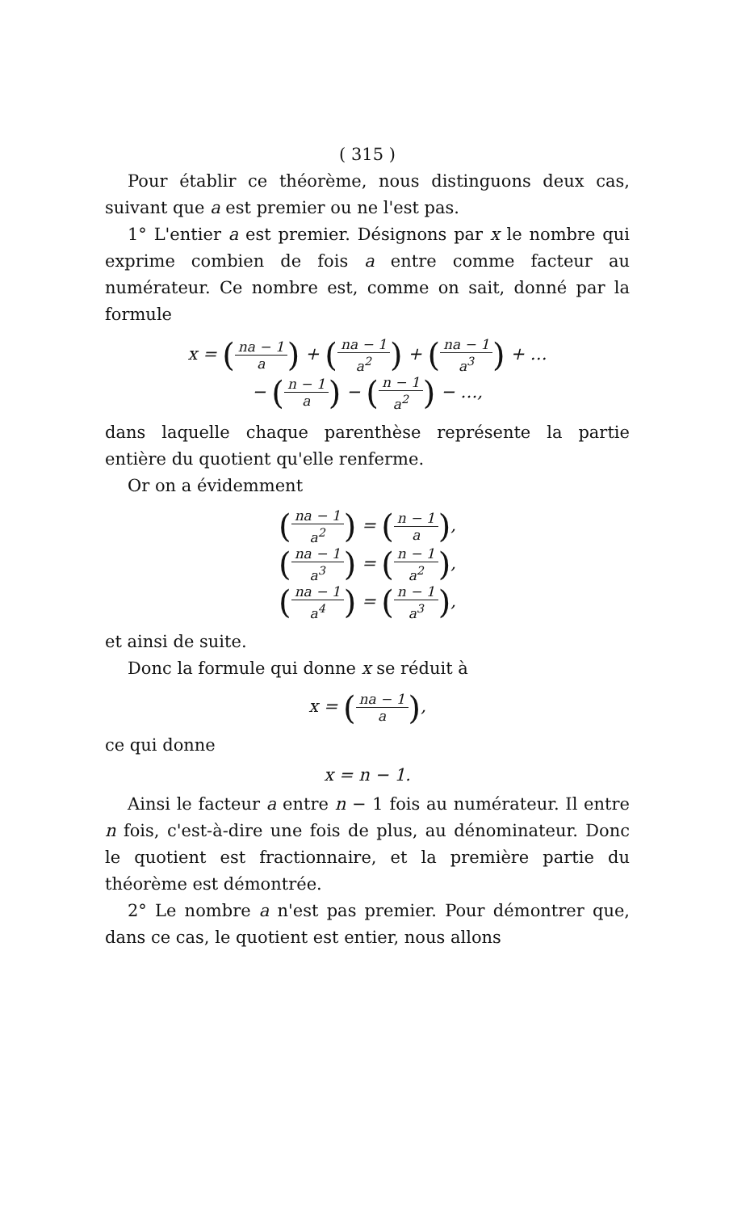( 315 )
Pour établir ce théorème, nous distinguons deux cas, suivant que a est premier ou ne l'est pas.
1° L'entier a est premier. Désignons par x le nombre qui exprime combien de fois a entre comme facteur au numérateur. Ce nombre est, comme on sait, donné par la formule
x = (na − 1 a) + (na − 1 a<sup>2</sup>) + (na − 1 a<sup>3</sup>) + …
− (n − 1 a) − (n − 1 a<sup>2</sup>) − …,
dans laquelle chaque parenthèse représente la partie entière du quotient qu'elle renferme.
Or on a évidemment
(na − 1 a<sup>2</sup>) = (n − 1 a),
(na − 1 a<sup>3</sup>) = (n − 1 a<sup>2</sup>),
(na − 1 a<sup>4</sup>) = (n − 1 a<sup>3</sup>),
et ainsi de suite.
Donc la formule qui donne x se réduit à
x = (na − 1 a),
ce qui donne
x = n − 1.
Ainsi le facteur a entre n − 1 fois au numérateur. Il entre n fois, c'est-à-dire une fois de plus, au dénominateur. Donc le quotient est fractionnaire, et la première partie du théorème est démontrée.
2° Le nombre a n'est pas premier. Pour démontrer que, dans ce cas, le quotient est entier, nous allons